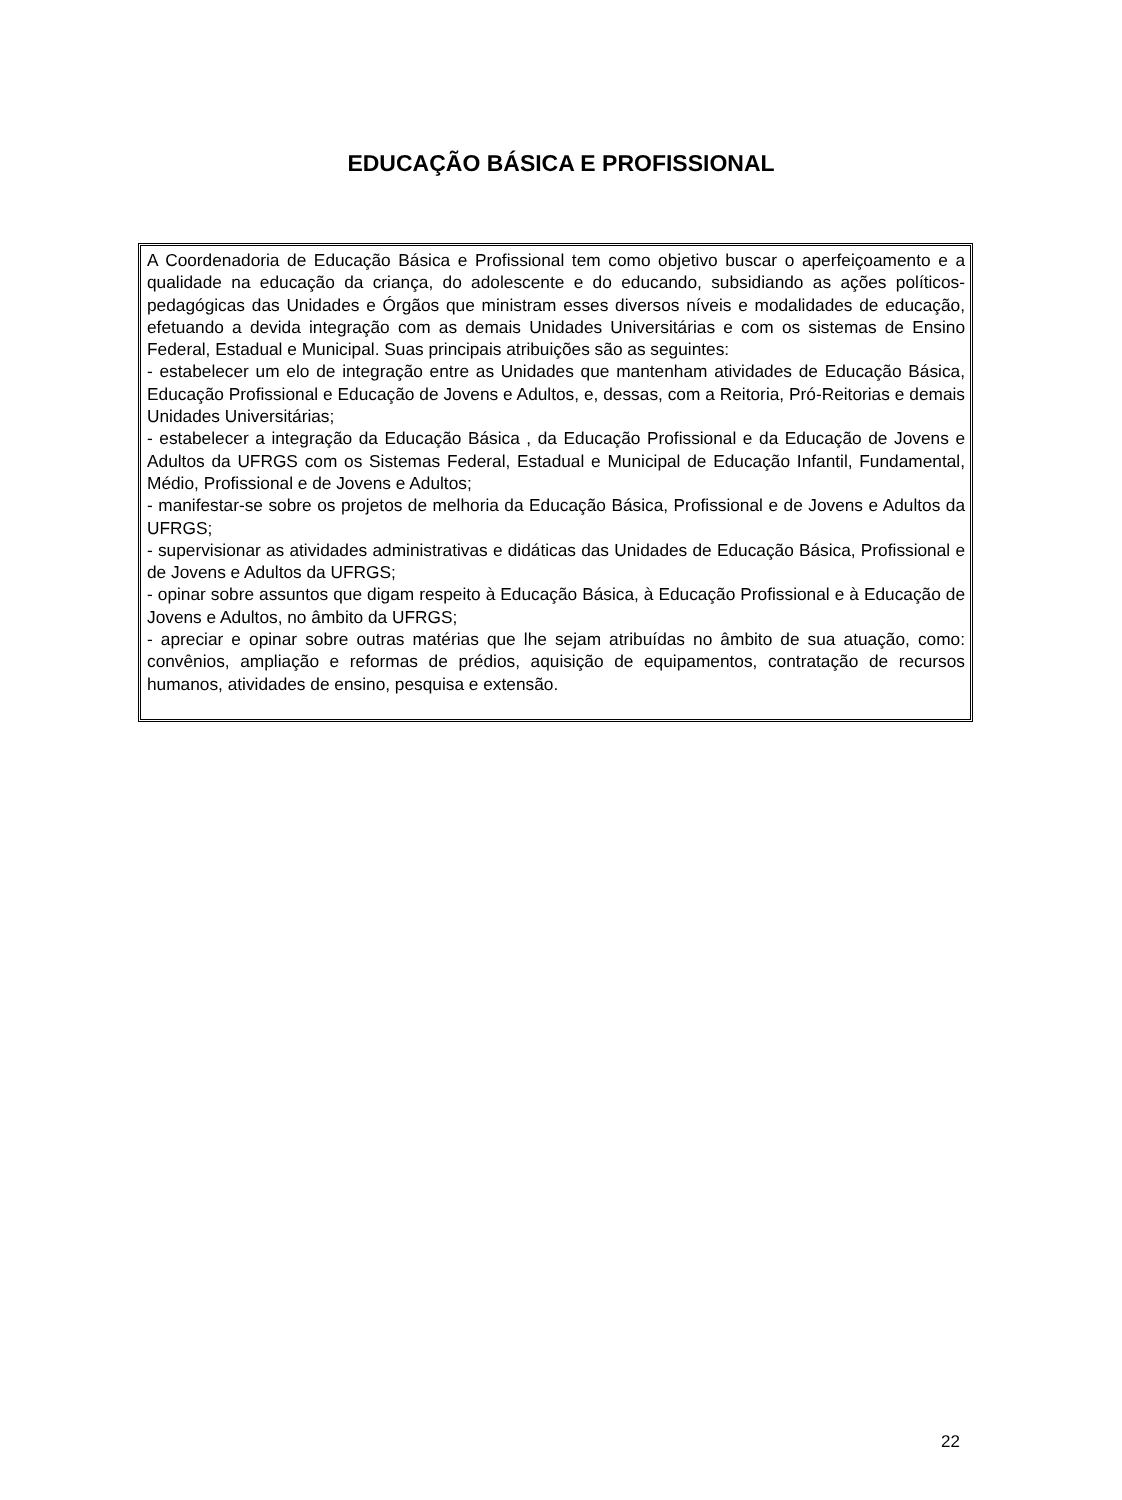EDUCAÇÃO BÁSICA E PROFISSIONAL
A Coordenadoria de Educação Básica e Profissional tem como objetivo buscar o aperfeiçoamento e a qualidade na educação da criança, do adolescente e do educando, subsidiando as ações políticos-pedagógicas das Unidades e Órgãos que ministram esses diversos níveis e modalidades de educação, efetuando a devida integração com as demais Unidades Universitárias e com os sistemas de Ensino Federal, Estadual e Municipal. Suas principais atribuições são as seguintes:
- estabelecer um elo de integração entre as Unidades que mantenham atividades de Educação Básica, Educação Profissional e Educação de Jovens e Adultos, e, dessas, com a Reitoria, Pró-Reitorias e demais Unidades Universitárias;
- estabelecer a integração da Educação Básica , da Educação Profissional e da Educação de Jovens e Adultos da UFRGS com os Sistemas Federal, Estadual e Municipal de Educação Infantil, Fundamental, Médio, Profissional e de Jovens e Adultos;
- manifestar-se sobre os projetos de melhoria da Educação Básica, Profissional e de Jovens e Adultos da UFRGS;
- supervisionar as atividades administrativas e didáticas das Unidades de Educação Básica, Profissional e de Jovens e Adultos da UFRGS;
- opinar sobre assuntos que digam respeito à Educação Básica, à Educação Profissional e à Educação de Jovens e Adultos, no âmbito da UFRGS;
- apreciar e opinar sobre outras matérias que lhe sejam atribuídas no âmbito de sua atuação, como: convênios, ampliação e reformas de prédios, aquisição de equipamentos, contratação de recursos humanos, atividades de ensino, pesquisa e extensão.
22